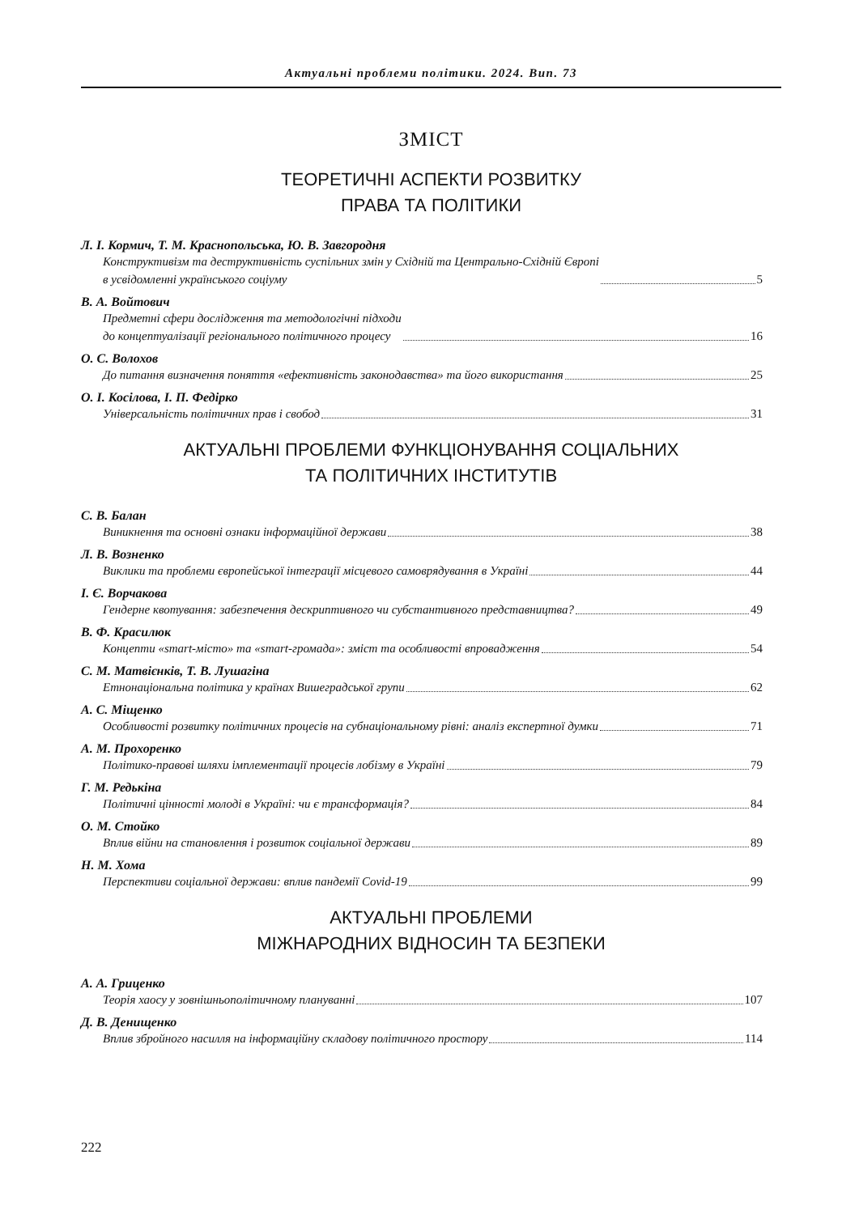Актуальні проблеми політики. 2024. Вип. 73
ЗМІСТ
ТЕОРЕТИЧНІ АСПЕКТИ РОЗВИТКУ
ПРАВА ТА ПОЛІТИКИ
Л. І. Кормич, Т. М. Краснопольська, Ю. В. Завгородня
Конструктивізм та деструктивність суспільних змін у Східній та Центрально-Східній Європі
в усвідомленні українського соціуму 5
В. А. Войтович
Предметні сфери дослідження та методологічні підходи
до концептуалізації регіонального політичного процесу 16
О. С. Волохов
До питання визначення поняття «ефективність законодавства» та його використання 25
О. І. Косілова, І. П. Федірко
Універсальність політичних прав і свобод 31
АКТУАЛЬНІ ПРОБЛЕМИ ФУНКЦІОНУВАННЯ СОЦІАЛЬНИХ
ТА ПОЛІТИЧНИХ ІНСТИТУТІВ
С. В. Балан
Виникнення та основні ознаки інформаційної держави 38
Л. В. Возненко
Виклики та проблеми європейської інтеграції місцевого самоврядування в Україні 44
І. Є. Ворчакова
Гендерне квотування: забезпечення дескриптивного чи субстантивного представництва? 49
В. Ф. Красилюк
Концепти «smart-місто» та «smart-громада»: зміст та особливості впровадження 54
С. М. Матвієнків, Т. В. Лушагіна
Етнонаціональна політика у країнах Вишеградської групи 62
А. С. Міщенко
Особливості розвитку політичних процесів на субнаціональному рівні: аналіз експертної думки 71
А. М. Прохоренко
Політико-правові шляхи імплементації процесів лобізму в Україні 79
Г. М. Редькіна
Політичні цінності молоді в Україні: чи є трансформація? 84
О. М. Стойко
Вплив війни на становлення і розвиток соціальної держави 89
Н. М. Хома
Перспективи соціальної держави: вплив пандемії Covid-19 99
АКТУАЛЬНІ ПРОБЛЕМИ
МІЖНАРОДНИХ ВІДНОСИН ТА БЕЗПЕКИ
А. А. Гриценко
Теорія хаосу у зовнішньополітичному плануванні 107
Д. В. Денищенко
Вплив збройного насилля на інформаційну складову політичного простору 114
222